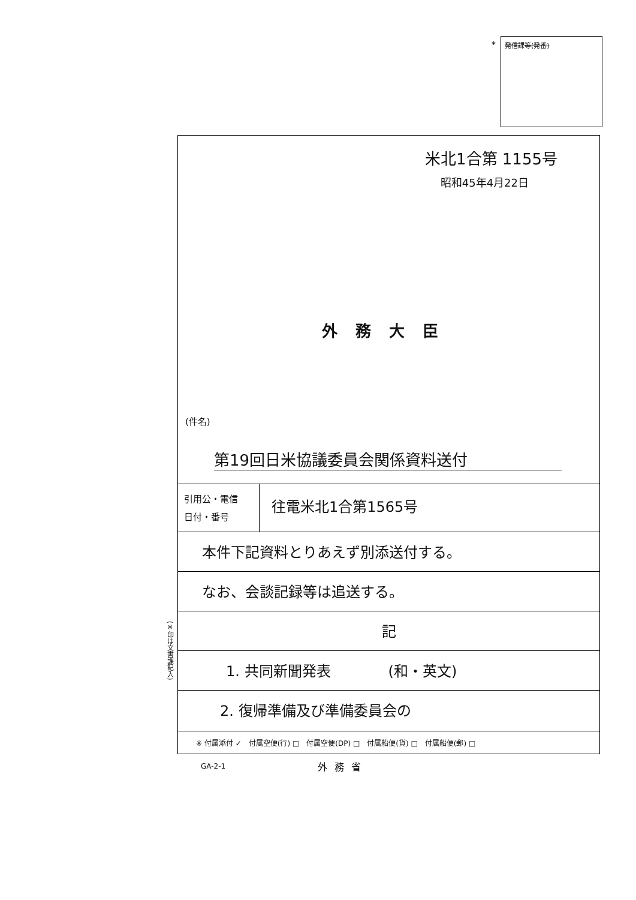* 発信課等(発番)
米北1合第 1155号
昭和45年4月22日
外務大臣
(件名)
第19回日米協議委員会関係資料送付
引用公・電信
日付・番号
往電米北1合第1565号
本件下記資料とりあえず別添送付する。
なお、会談記録等は追送する。
記
1. 共同新聞発表　　　　(和・英文)
2. 復帰準備及び準備委員会の
※ 付属添付 ✓　付属空便(行) □　付属空便(DP) □　付属船便(貨) □　付属船便(郵) □
(※印は文書課記入)
GA-2-1 外務省